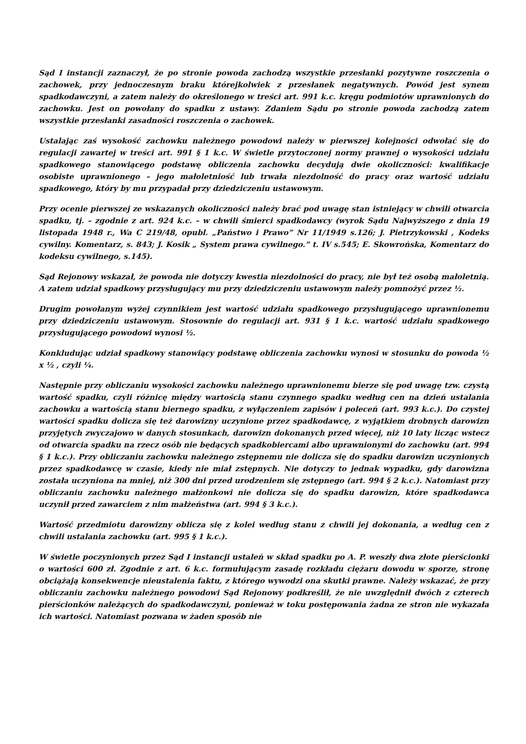Sąd I instancji zaznaczył, że po stronie powoda zachodzą wszystkie przesłanki pozytywne roszczenia o zachowek, przy jednoczesnym braku którejkolwiek z przesłanek negatywnych. Powód jest synem spadkodawczyni, a zatem należy do określonego w treści art. 991 k.c. kręgu podmiotów uprawnionych do zachowku. Jest on powołany do spadku z ustawy. Zdaniem Sądu po stronie powoda zachodzą zatem wszystkie przesłanki zasadności roszczenia o zachowek.
Ustalając zaś wysokość zachowku należnego powodowi należy w pierwszej kolejności odwołać się do regulacji zawartej w treści art. 991 § 1 k.c. W świetle przytoczonej normy prawnej o wysokości udziału spadkowego stanowiącego podstawę obliczenia zachowku decydują dwie okoliczności: kwalifikacje osobiste uprawnionego – jego małoletniość lub trwała niezdolność do pracy oraz wartość udziału spadkowego, który by mu przypadał przy dziedziczeniu ustawowym.
Przy ocenie pierwszej ze wskazanych okoliczności należy brać pod uwagę stan istniejący w chwili otwarcia spadku, tj. – zgodnie z art. 924 k.c. – w chwili śmierci spadkodawcy (wyrok Sądu Najwyższego z dnia 19 listopada 1948 r., Wa C 219/48, opubl. „Państwo i Prawo” Nr 11/1949 s.126; J. Pietrzykowski , Kodeks cywilny. Komentarz, s. 843; J. Kosik „ System prawa cywilnego.” t. IV s.545; E. Skowrońska, Komentarz do kodeksu cywilnego, s.145).
Sąd Rejonowy wskazał, że powoda nie dotyczy kwestia niezdolności do pracy, nie był też osobą małoletnią. A zatem udział spadkowy przysługujący mu przy dziedziczeniu ustawowym należy pomnożyć przez ½.
Drugim powołanym wyżej czynnikiem jest wartość udziału spadkowego przysługującego uprawnionemu przy dziedziczeniu ustawowym. Stosownie do regulacji art. 931 § 1 k.c. wartość udziału spadkowego przysługującego powodowi wynosi ½.
Konkludując udział spadkowy stanowiący podstawę obliczenia zachowku wynosi w stosunku do powoda ½ x ½ , czyli ¼.
Następnie przy obliczaniu wysokości zachowku należnego uprawnionemu bierze się pod uwagę tzw. czystą wartość spadku, czyli różnicę między wartością stanu czynnego spadku według cen na dzień ustalania zachowku a wartością stanu biernego spadku, z wyłączeniem zapisów i poleceń (art. 993 k.c.). Do czystej wartości spadku dolicza się też darowizny uczynione przez spadkodawcę, z wyjątkiem drobnych darowizn przyjętych zwyczajowo w danych stosunkach, darowizn dokonanych przed więcej, niż 10 laty licząc wstecz od otwarcia spadku na rzecz osób nie będących spadkobiercami albo uprawnionymi do zachowku (art. 994 § 1 k.c.). Przy obliczaniu zachowku należnego zstępnemu nie dolicza się do spadku darowizn uczynionych przez spadkodawcę w czasie, kiedy nie miał zstępnych. Nie dotyczy to jednak wypadku, gdy darowizna została uczyniona na mniej, niż 300 dni przed urodzeniem się zstępnego (art. 994 § 2 k.c.). Natomiast przy obliczaniu zachowku należnego małżonkowi nie dolicza się do spadku darowizn, które spadkodawca uczynił przed zawarciem z nim małżeństwa (art. 994 § 3 k.c.).
Wartość przedmiotu darowizny oblicza się z kolei według stanu z chwili jej dokonania, a według cen z chwili ustalania zachowku (art. 995 § 1 k.c.).
W świetle poczynionych przez Sąd I instancji ustaleń w skład spadku po A. P. weszły dwa złote pierścionki o wartości 600 zł. Zgodnie z art. 6 k.c. formułującym zasadę rozkładu ciężaru dowodu w sporze, stronę obciążają konsekwencje nieustalenia faktu, z którego wywodzi ona skutki prawne. Należy wskazać, że przy obliczaniu zachowku należnego powodowi Sąd Rejonowy podkreślił, że nie uwzględnił dwóch z czterech pierścionków należących do spadkodawczyni, ponieważ w toku postępowania żadna ze stron nie wykazała ich wartości. Natomiast pozwana w żaden sposób nie